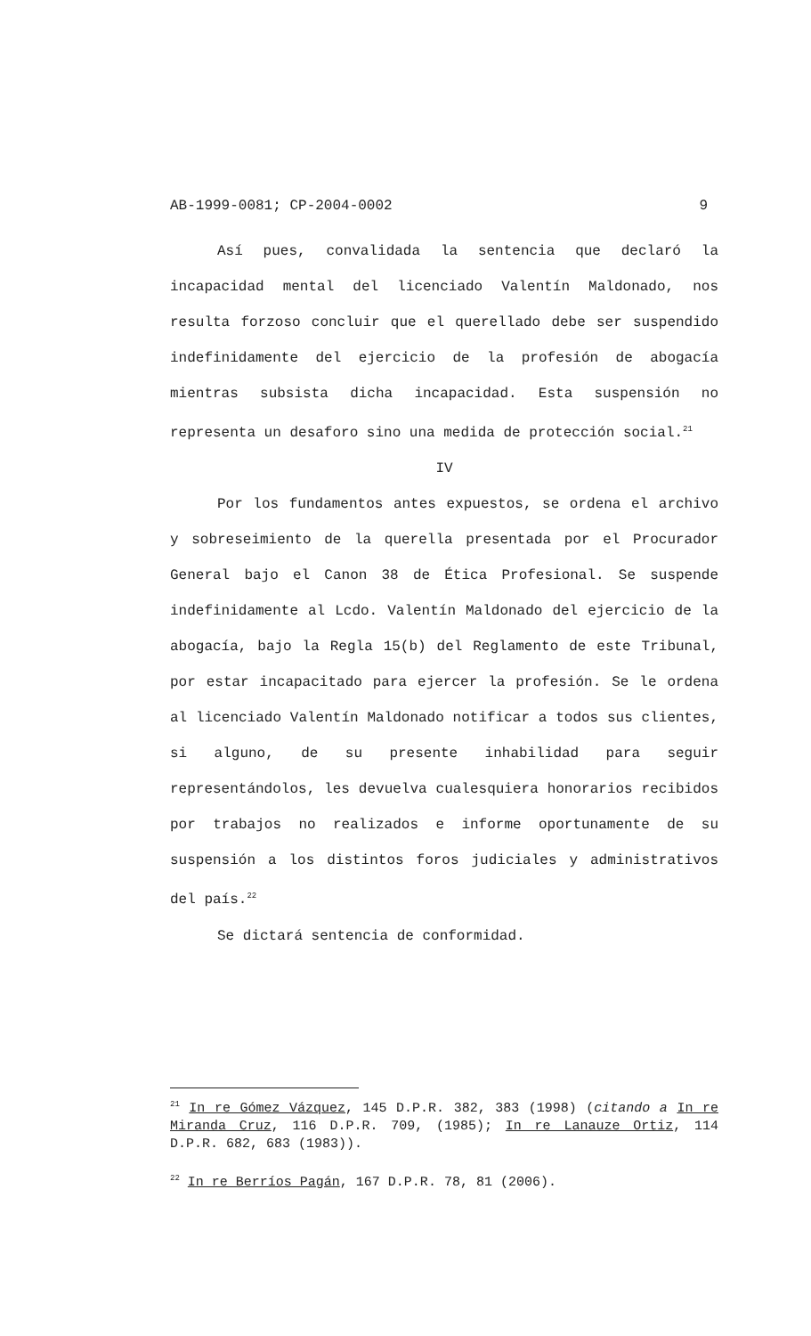AB-1999-0081; CP-2004-0002 9
Así pues, convalidada la sentencia que declaró la incapacidad mental del licenciado Valentín Maldonado, nos resulta forzoso concluir que el querellado debe ser suspendido indefinidamente del ejercicio de la profesión de abogacía mientras subsista dicha incapacidad. Esta suspensión no representa un desaforo sino una medida de protección social.<sup>21</sup>
IV
Por los fundamentos antes expuestos, se ordena el archivo y sobreseimiento de la querella presentada por el Procurador General bajo el Canon 38 de Ética Profesional. Se suspende indefinidamente al Lcdo. Valentín Maldonado del ejercicio de la abogacía, bajo la Regla 15(b) del Reglamento de este Tribunal, por estar incapacitado para ejercer la profesión. Se le ordena al licenciado Valentín Maldonado notificar a todos sus clientes, si alguno, de su presente inhabilidad para seguir representándolos, les devuelva cualesquiera honorarios recibidos por trabajos no realizados e informe oportunamente de su suspensión a los distintos foros judiciales y administrativos del país.<sup>22</sup>
Se dictará sentencia de conformidad.
<sup>21</sup> In re Gómez Vázquez, 145 D.P.R. 382, 383 (1998) (citando a In re Miranda Cruz, 116 D.P.R. 709, (1985); In re Lanauze Ortiz, 114 D.P.R. 682, 683 (1983)).
<sup>22</sup> In re Berríos Pagán, 167 D.P.R. 78, 81 (2006).